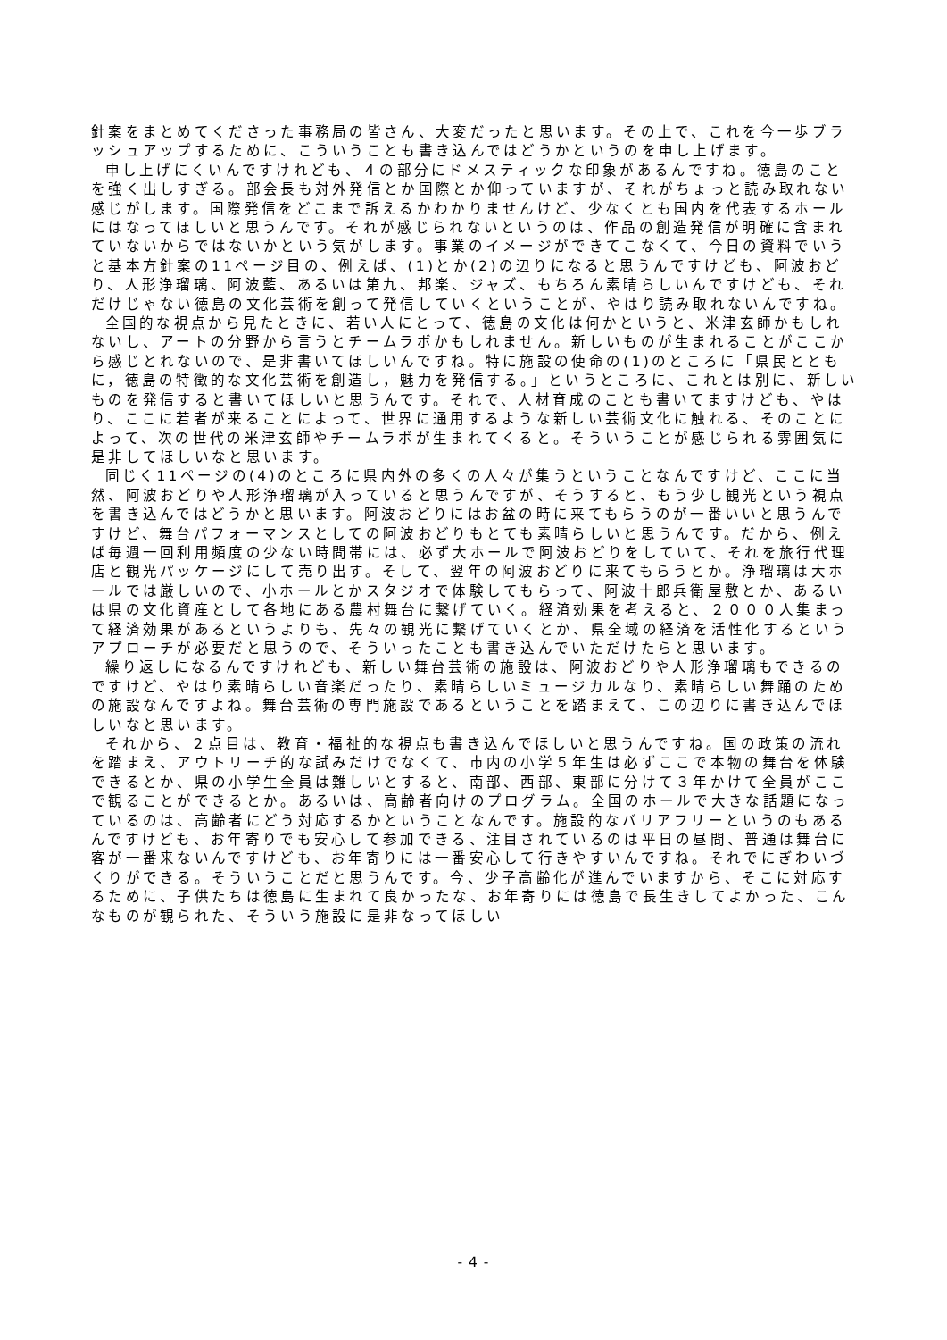針案をまとめてくださった事務局の皆さん、大変だったと思います。その上で、これを今一歩ブラッシュアップするために、こういうことも書き込んではどうかというのを申し上げます。
申し上げにくいんですけれども、４の部分にドメスティックな印象があるんですね。徳島のことを強く出しすぎる。部会長も対外発信とか国際とか仰っていますが、それがちょっと読み取れない感じがします。国際発信をどこまで訴えるかわかりませんけど、少なくとも国内を代表するホールにはなってほしいと思うんです。それが感じられないというのは、作品の創造発信が明確に含まれていないからではないかという気がします。事業のイメージができてこなくて、今日の資料でいうと基本方針案の11ページ目の、例えば、(1)とか(2)の辺りになると思うんですけども、阿波おどり、人形浄瑠璃、阿波藍、あるいは第九、邦楽、ジャズ、もちろん素晴らしいんですけども、それだけじゃない徳島の文化芸術を創って発信していくということが、やはり読み取れないんですね。
全国的な視点から見たときに、若い人にとって、徳島の文化は何かというと、米津玄師かもしれないし、アートの分野から言うとチームラボかもしれません。新しいものが生まれることがここから感じとれないので、是非書いてほしいんですね。特に施設の使命の(1)のところに「県民とともに，徳島の特徴的な文化芸術を創造し，魅力を発信する。」というところに、これとは別に、新しいものを発信すると書いてほしいと思うんです。それで、人材育成のことも書いてますけども、やはり、ここに若者が来ることによって、世界に通用するような新しい芸術文化に触れる、そのことによって、次の世代の米津玄師やチームラボが生まれてくると。そういうことが感じられる雰囲気に是非してほしいなと思います。
同じく11ページの(4)のところに県内外の多くの人々が集うということなんですけど、ここに当然、阿波おどりや人形浄瑠璃が入っていると思うんですが、そうすると、もう少し観光という視点を書き込んではどうかと思います。阿波おどりにはお盆の時に来てもらうのが一番いいと思うんですけど、舞台パフォーマンスとしての阿波おどりもとても素晴らしいと思うんです。だから、例えば毎週一回利用頻度の少ない時間帯には、必ず大ホールで阿波おどりをしていて、それを旅行代理店と観光パッケージにして売り出す。そして、翌年の阿波おどりに来てもらうとか。浄瑠璃は大ホールでは厳しいので、小ホールとかスタジオで体験してもらって、阿波十郎兵衛屋敷とか、あるいは県の文化資産として各地にある農村舞台に繋げていく。経済効果を考えると、２０００人集まって経済効果があるというよりも、先々の観光に繋げていくとか、県全域の経済を活性化するというアプローチが必要だと思うので、そういったことも書き込んでいただけたらと思います。
繰り返しになるんですけれども、新しい舞台芸術の施設は、阿波おどりや人形浄瑠璃もできるのですけど、やはり素晴らしい音楽だったり、素晴らしいミュージカルなり、素晴らしい舞踊のための施設なんですよね。舞台芸術の専門施設であるということを踏まえて、この辺りに書き込んでほしいなと思います。
それから、２点目は、教育・福祉的な視点も書き込んでほしいと思うんですね。国の政策の流れを踏まえ、アウトリーチ的な試みだけでなくて、市内の小学５年生は必ずここで本物の舞台を体験できるとか、県の小学生全員は難しいとすると、南部、西部、東部に分けて３年かけて全員がここで観ることができるとか。あるいは、高齢者向けのプログラム。全国のホールで大きな話題になっているのは、高齢者にどう対応するかということなんです。施設的なバリアフリーというのもあるんですけども、お年寄りでも安心して参加できる、注目されているのは平日の昼間、普通は舞台に客が一番来ないんですけども、お年寄りには一番安心して行きやすいんですね。それでにぎわいづくりができる。そういうことだと思うんです。今、少子高齢化が進んでいますから、そこに対応するために、子供たちは徳島に生まれて良かったな、お年寄りには徳島で長生きしてよかった、こんなものが観られた、そういう施設に是非なってほしい
- 4 -